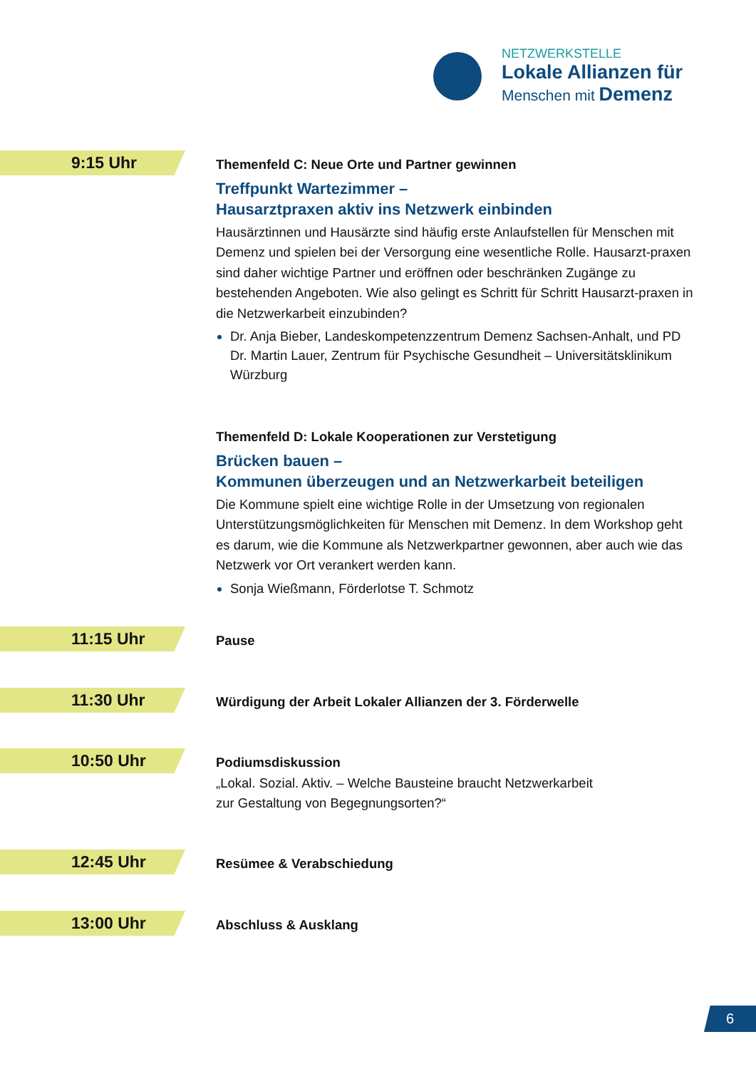NETZWERKSTELLE
Lokale Allianzen für
Menschen mit Demenz
9:15 Uhr
Themenfeld C: Neue Orte und Partner gewinnen
Treffpunkt Wartezimmer –
Hausarztpraxen aktiv ins Netzwerk einbinden
Hausärztinnen und Hausärzte sind häufig erste Anlaufstellen für Menschen mit Demenz und spielen bei der Versorgung eine wesentliche Rolle. Hausarzt-praxen sind daher wichtige Partner und eröffnen oder beschränken Zugänge zu bestehenden Angeboten. Wie also gelingt es Schritt für Schritt Hausarzt-praxen in die Netzwerkarbeit einzubinden?
Dr. Anja Bieber, Landeskompetenzzentrum Demenz Sachsen-Anhalt, und PD Dr. Martin Lauer, Zentrum für Psychische Gesundheit – Universitätsklinikum Würzburg
Themenfeld D: Lokale Kooperationen zur Verstetigung
Brücken bauen –
Kommunen überzeugen und an Netzwerkarbeit beteiligen
Die Kommune spielt eine wichtige Rolle in der Umsetzung von regionalen Unterstützungsmöglichkeiten für Menschen mit Demenz. In dem Workshop geht es darum, wie die Kommune als Netzwerkpartner gewonnen, aber auch wie das Netzwerk vor Ort verankert werden kann.
Sonja Wießmann, Förderlotse T. Schmotz
11:15 Uhr
Pause
11:30 Uhr
Würdigung der Arbeit Lokaler Allianzen der 3. Förderwelle
10:50 Uhr
Podiumsdiskussion
„Lokal. Sozial. Aktiv. – Welche Bausteine braucht Netzwerkarbeit
zur Gestaltung von Begegnungsorten?“
12:45 Uhr
Resümee & Verabschiedung
13:00 Uhr
Abschluss & Ausklang
6